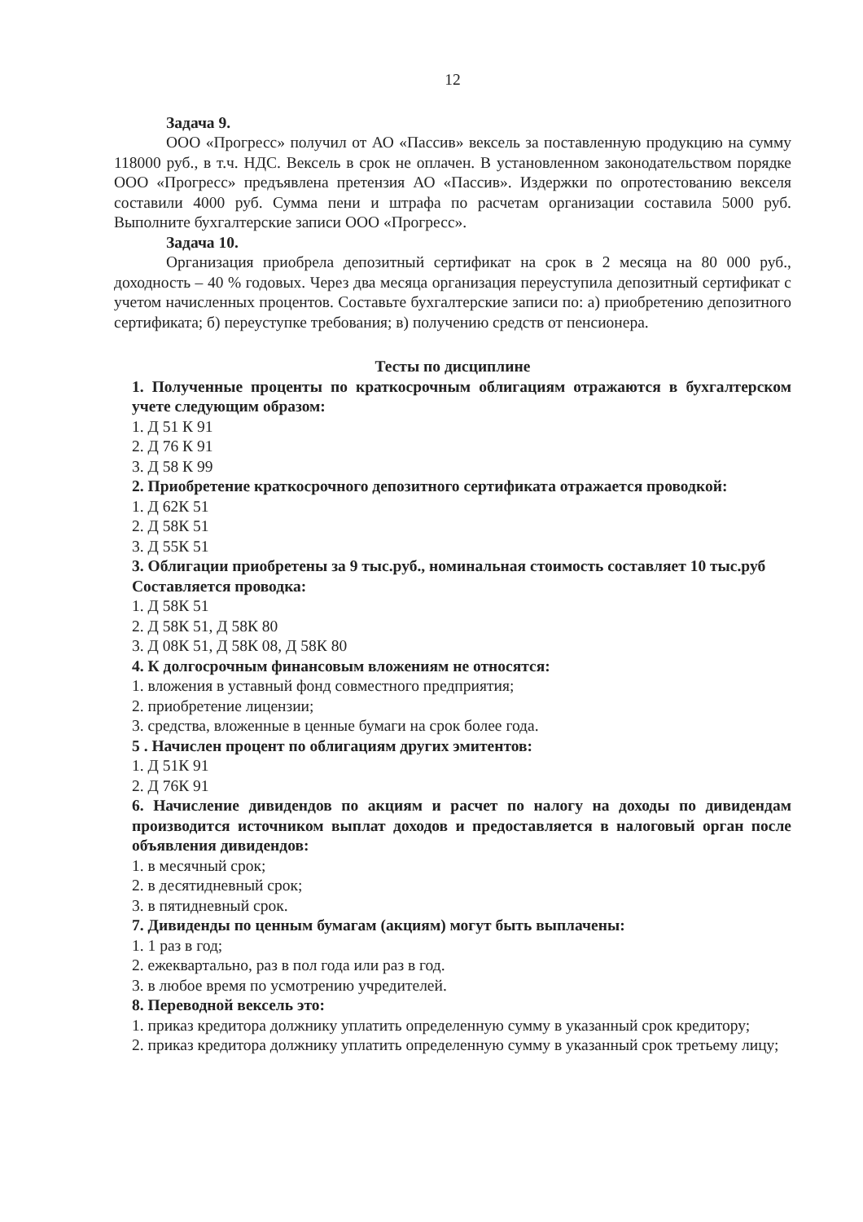12
Задача 9.
ООО «Прогресс» получил от АО «Пассив» вексель за поставленную продукцию на сумму 118000 руб., в т.ч. НДС. Вексель в срок не оплачен. В установленном законодательством порядке ООО «Прогресс» предъявлена претензия АО «Пассив». Издержки по опротестованию векселя составили 4000 руб. Сумма пени и штрафа по расчетам организации составила 5000 руб. Выполните бухгалтерские записи ООО «Прогресс».
Задача 10.
Организация приобрела депозитный сертификат на срок в 2 месяца на 80 000 руб., доходность – 40 % годовых. Через два месяца организация переуступила депозитный сертификат с учетом начисленных процентов. Составьте бухгалтерские записи по: а) приобретению депозитного сертификата; б) переуступке требования; в) получению средств от пенсионера.
Тесты по дисциплине
1. Полученные проценты по краткосрочным облигациям отражаются в бухгалтерском учете следующим образом:
1. Д 51 К 91
2. Д 76 К 91
3. Д 58 К 99
2. Приобретение краткосрочного депозитного сертификата отражается проводкой:
1. Д 62К 51
2. Д 58К 51
3. Д 55К 51
3. Облигации приобретены за 9 тыс.руб., номинальная стоимость составляет 10 тыс.руб
Составляется проводка:
1. Д 58К 51
2. Д 58К 51, Д 58К 80
3. Д 08К 51, Д 58К 08, Д 58К 80
4. К долгосрочным финансовым вложениям не относятся:
1. вложения в уставный фонд совместного предприятия;
2. приобретение лицензии;
3. средства, вложенные в ценные бумаги на срок более года.
5 . Начислен процент по облигациям других эмитентов:
1. Д 51К 91
2. Д 76К 91
6. Начисление дивидендов по акциям и расчет по налогу на доходы по дивидендам производится источником выплат доходов и предоставляется в налоговый орган после объявления дивидендов:
1. в месячный срок;
2. в десятидневный срок;
3. в пятидневный срок.
7. Дивиденды по ценным бумагам (акциям) могут быть выплачены:
1. 1 раз в год;
2. ежеквартально, раз в пол года или раз в год.
3. в любое время по усмотрению учредителей.
8. Переводной вексель это:
1. приказ кредитора должнику уплатить определенную сумму в указанный срок кредитору;
2. приказ кредитора должнику уплатить определенную сумму в указанный срок третьему лицу;